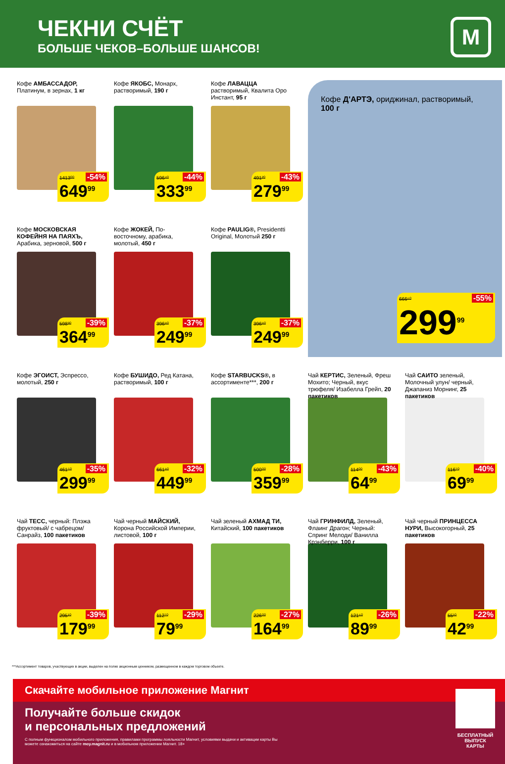ЧЕКНИ СЧЁТ
БОЛЬШЕ ЧЕКОВ–БОЛЬШЕ ШАНСОВ!
М
Кофе АМБАССАДОР, Платинум, в зернах, 1 кг
1413⁰⁰ -54%
649<sup>99</sup>
Кофе ЯКОБС, Монарх, растворимый, 190 г
596⁴⁰ -44%
333<sup>99</sup>
Кофе ЛАВАЦЦА растворимый, Квалита Оро Инстант, 95 г
491²⁰ -43%
279<sup>99</sup>
Кофе Д'АРТЭ, ориджинал, растворимый, 100 г
666⁶⁰ -55%
299<sup>99</sup>
Кофе МОСКОВСКАЯ КОФЕЙНЯ НА ПАЯХЪ, Арабика, зерновой, 500 г
598³⁰ -39%
364<sup>99</sup>
Кофе ЖОКЕЙ, По-восточному, арабика, молотый, 450 г
396⁸⁰ -37%
249<sup>99</sup>
Кофе PAULIG®, Presidentti Original, Молотый 250 г
396⁸⁰ -37%
249<sup>99</sup>
Кофе ЭГОИСТ, Эспрессо, молотый, 250 г
461⁵⁰ -35%
299<sup>99</sup>
Кофе БУШИДО, Ред Катана, растворимый, 100 г
661⁸⁰ -32%
449<sup>99</sup>
Кофе STARBUCKS®, в ассортименте***, 200 г
500⁰⁰ -28%
359<sup>99</sup>
Чай КЕРТИС, Зеленый, Фреш Мохито; Черный, вкус трюфеля/ Изабелла Грейп, 20 пакетиков
114⁰⁰ -43%
64<sup>99</sup>
Чай САИТО зеленый, Молочный улун/ черный, Джапаниз Морнинг, 25 пакетиков
116⁷⁰ -40%
69<sup>99</sup>
Чай ТЕСС, черный: Плэжа фруктовый/ с чабрецом/ Санрайз, 100 пакетиков
295¹⁰ -39%
179<sup>99</sup>
Чай черный МАЙСКИЙ, Корона Российской Империи, листовой, 100 г
112⁷⁰ -29%
79<sup>99</sup>
Чай зеленый АХМАД ТИ, Китайский, 100 пакетиков
226⁰⁰ -27%
164<sup>99</sup>
Чай ГРИНФИЛД, Зеленый, Флаинг Драгон; Черный: Спринг Мелоди/ Ванилла Крэнберри, 100 г
121⁶⁰ -26%
89<sup>99</sup>
Чай черный ПРИНЦЕССА НУРИ, Высокогорный, 25 пакетиков
55¹⁰ -22%
42<sup>99</sup>
***Ассортимент товаров, участвующих в акции, выделен на полке акционным ценником, размещенном в каждом торговом объекте.
Скачайте мобильное приложение Магнит
Получайте больше скидок
и персональных предложений
С полным функционалом мобильного приложения, правилами программы лояльности Магнит, условиями выдачи и активации карты Вы можете ознакомиться на сайте moy.magnit.ru и в мобильном приложении Магнит. 18+
БЕСПЛАТНЫЙ ВЫПУСК КАРТЫ